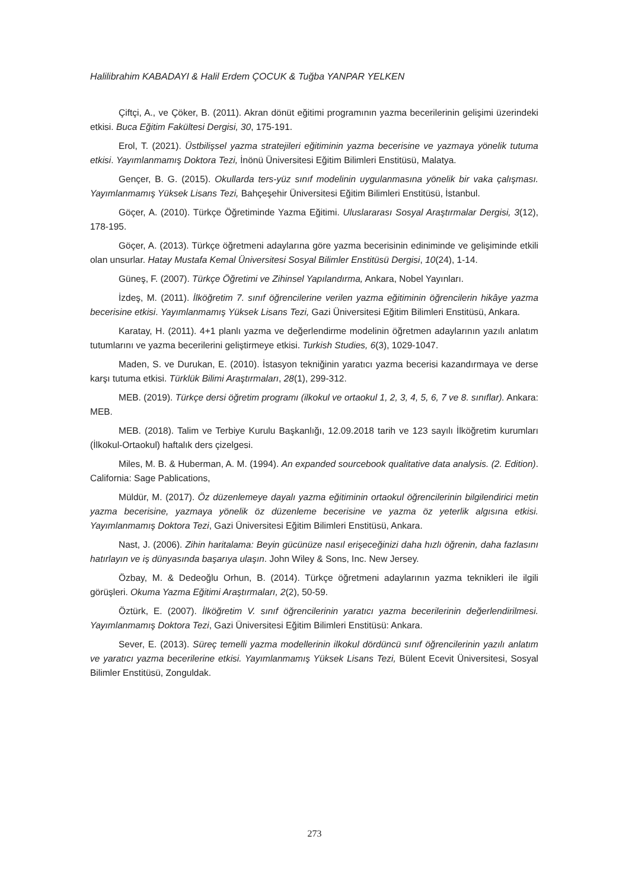Halilibrahim KABADAYI & Halil Erdem ÇOCUK & Tuğba YANPAR YELKEN
Çiftçi, A., ve Çöker, B. (2011). Akran dönüt eğitimi programının yazma becerilerinin gelişimi üzerindeki etkisi. Buca Eğitim Fakültesi Dergisi, 30, 175-191.
Erol, T. (2021). Üstbilişsel yazma stratejileri eğitiminin yazma becerisine ve yazmaya yönelik tutuma etkisi. Yayımlanmamış Doktora Tezi, İnönü Üniversitesi Eğitim Bilimleri Enstitüsü, Malatya.
Gençer, B. G. (2015). Okullarda ters-yüz sınıf modelinin uygulanmasına yönelik bir vaka çalışması. Yayımlanmamış Yüksek Lisans Tezi, Bahçeşehir Üniversitesi Eğitim Bilimleri Enstitüsü, İstanbul.
Göçer, A. (2010). Türkçe Öğretiminde Yazma Eğitimi. Uluslararası Sosyal Araştırmalar Dergisi, 3(12), 178-195.
Göçer, A. (2013). Türkçe öğretmeni adaylarına göre yazma becerisinin ediniminde ve gelişiminde etkili olan unsurlar. Hatay Mustafa Kemal Üniversitesi Sosyal Bilimler Enstitüsü Dergisi, 10(24), 1-14.
Güneş, F. (2007). Türkçe Öğretimi ve Zihinsel Yapılandırma, Ankara, Nobel Yayınları.
İzdeş, M. (2011). İlköğretim 7. sınıf öğrencilerine verilen yazma eğitiminin öğrencilerin hikâye yazma becerisine etkisi. Yayımlanmamış Yüksek Lisans Tezi, Gazi Üniversitesi Eğitim Bilimleri Enstitüsü, Ankara.
Karatay, H. (2011). 4+1 planlı yazma ve değerlendirme modelinin öğretmen adaylarının yazılı anlatım tutumlarını ve yazma becerilerini geliştirmeye etkisi. Turkish Studies, 6(3), 1029-1047.
Maden, S. ve Durukan, E. (2010). İstasyon tekniğinin yaratıcı yazma becerisi kazandırmaya ve derse karşı tutuma etkisi. Türklük Bilimi Araştırmaları, 28(1), 299-312.
MEB. (2019). Türkçe dersi öğretim programı (ilkokul ve ortaokul 1, 2, 3, 4, 5, 6, 7 ve 8. sınıflar). Ankara: MEB.
MEB. (2018). Talim ve Terbiye Kurulu Başkanlığı, 12.09.2018 tarih ve 123 sayılı İlköğretim kurumları (İlkokul-Ortaokul) haftalık ders çizelgesi.
Miles, M. B. & Huberman, A. M. (1994). An expanded sourcebook qualitative data analysis. (2. Edition). California: Sage Pablications,
Müldür, M. (2017). Öz düzenlemeye dayalı yazma eğitiminin ortaokul öğrencilerinin bilgilendirici metin yazma becerisine, yazmaya yönelik öz düzenleme becerisine ve yazma öz yeterlik algısına etkisi. Yayımlanmamış Doktora Tezi, Gazi Üniversitesi Eğitim Bilimleri Enstitüsü, Ankara.
Nast, J. (2006). Zihin haritalama: Beyin gücünüze nasıl erişeceğinizi daha hızlı öğrenin, daha fazlasını hatırlayın ve iş dünyasında başarıya ulaşın. John Wiley & Sons, Inc. New Jersey.
Özbay, M. & Dedeoğlu Orhun, B. (2014). Türkçe öğretmeni adaylarının yazma teknikleri ile ilgili görüşleri. Okuma Yazma Eğitimi Araştırmaları, 2(2), 50-59.
Öztürk, E. (2007). İlköğretim V. sınıf öğrencilerinin yaratıcı yazma becerilerinin değerlendirilmesi. Yayımlanmamış Doktora Tezi, Gazi Üniversitesi Eğitim Bilimleri Enstitüsü: Ankara.
Sever, E. (2013). Süreç temelli yazma modellerinin ilkokul dördüncü sınıf öğrencilerinin yazılı anlatım ve yaratıcı yazma becerilerine etkisi. Yayımlanmamış Yüksek Lisans Tezi, Bülent Ecevit Üniversitesi, Sosyal Bilimler Enstitüsü, Zonguldak.
273